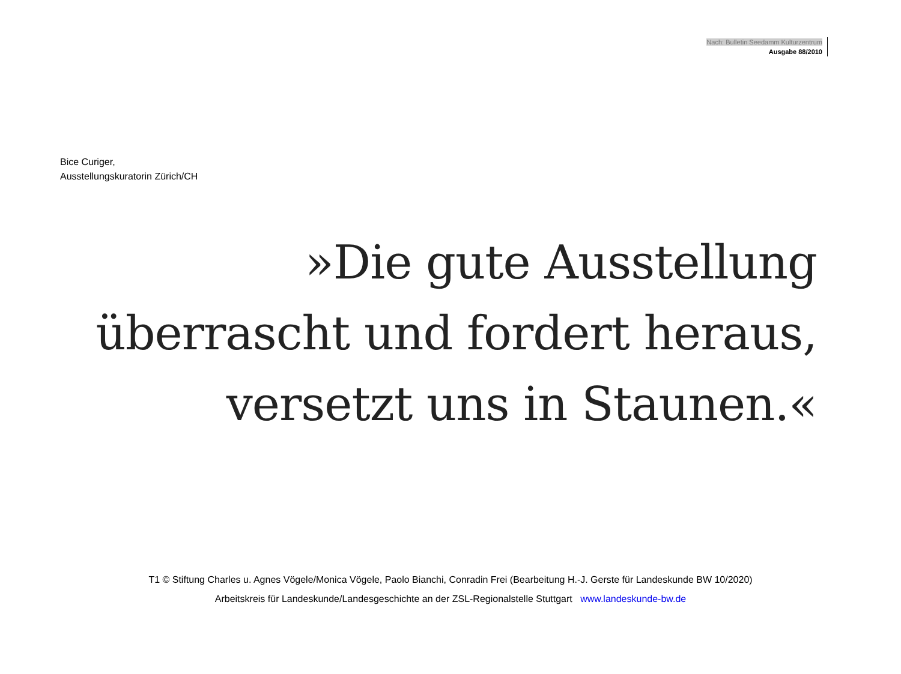Nach: Bulletin Seedamm Kulturzentrum
Ausgabe 88/2010
Bice Curiger,
Ausstellungskuratorin Zürich/CH
»Die gute Ausstellung
überrascht und fordert heraus,
versetzt uns in Staunen.«
T1 © Stiftung Charles u. Agnes Vögele/Monica Vögele, Paolo Bianchi, Conradin Frei (Bearbeitung H.-J. Gerste für Landeskunde BW 10/2020)
Arbeitskreis für Landeskunde/Landesgeschichte an der ZSL-Regionalstelle Stuttgart www.landeskunde-bw.de